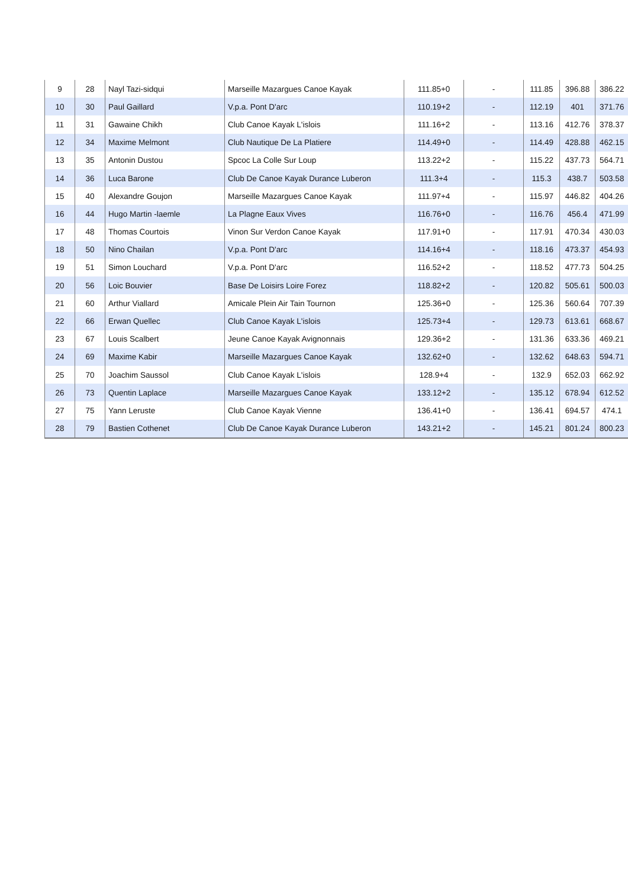| 9 | 28 | Nayl Tazi-sidqui | Marseille Mazargues Canoe Kayak | 111.85+0 | - | 111.85 | 396.88 | 386.22 |
| 10 | 30 | Paul Gaillard | V.p.a. Pont D'arc | 110.19+2 | - | 112.19 | 401 | 371.76 |
| 11 | 31 | Gawaine Chikh | Club Canoe Kayak L'islois | 111.16+2 | - | 113.16 | 412.76 | 378.37 |
| 12 | 34 | Maxime Melmont | Club Nautique De La Platiere | 114.49+0 | - | 114.49 | 428.88 | 462.15 |
| 13 | 35 | Antonin Dustou | Spcoc La Colle Sur Loup | 113.22+2 | - | 115.22 | 437.73 | 564.71 |
| 14 | 36 | Luca Barone | Club De Canoe Kayak Durance Luberon | 111.3+4 | - | 115.3 | 438.7 | 503.58 |
| 15 | 40 | Alexandre Goujon | Marseille Mazargues Canoe Kayak | 111.97+4 | - | 115.97 | 446.82 | 404.26 |
| 16 | 44 | Hugo Martin -laemle | La Plagne Eaux Vives | 116.76+0 | - | 116.76 | 456.4 | 471.99 |
| 17 | 48 | Thomas Courtois | Vinon Sur Verdon Canoe Kayak | 117.91+0 | - | 117.91 | 470.34 | 430.03 |
| 18 | 50 | Nino Chailan | V.p.a. Pont D'arc | 114.16+4 | - | 118.16 | 473.37 | 454.93 |
| 19 | 51 | Simon Louchard | V.p.a. Pont D'arc | 116.52+2 | - | 118.52 | 477.73 | 504.25 |
| 20 | 56 | Loic Bouvier | Base De Loisirs Loire Forez | 118.82+2 | - | 120.82 | 505.61 | 500.03 |
| 21 | 60 | Arthur Viallard | Amicale Plein Air Tain Tournon | 125.36+0 | - | 125.36 | 560.64 | 707.39 |
| 22 | 66 | Erwan Quellec | Club Canoe Kayak L'islois | 125.73+4 | - | 129.73 | 613.61 | 668.67 |
| 23 | 67 | Louis Scalbert | Jeune Canoe Kayak Avignonnais | 129.36+2 | - | 131.36 | 633.36 | 469.21 |
| 24 | 69 | Maxime Kabir | Marseille Mazargues Canoe Kayak | 132.62+0 | - | 132.62 | 648.63 | 594.71 |
| 25 | 70 | Joachim Saussol | Club Canoe Kayak L'islois | 128.9+4 | - | 132.9 | 652.03 | 662.92 |
| 26 | 73 | Quentin Laplace | Marseille Mazargues Canoe Kayak | 133.12+2 | - | 135.12 | 678.94 | 612.52 |
| 27 | 75 | Yann Leruste | Club Canoe Kayak Vienne | 136.41+0 | - | 136.41 | 694.57 | 474.1 |
| 28 | 79 | Bastien Cothenet | Club De Canoe Kayak Durance Luberon | 143.21+2 | - | 145.21 | 801.24 | 800.23 |